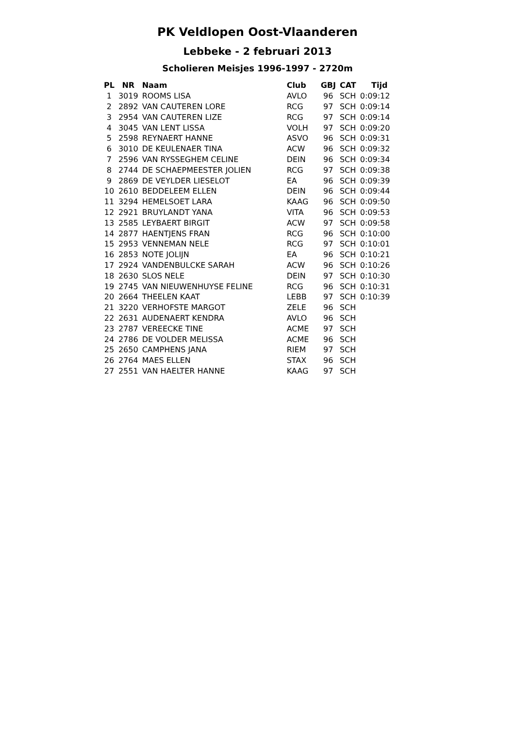PK Veldlopen Oost-Vlaanderen
Lebbeke - 2 februari 2013
Scholieren Meisjes 1996-1997 - 2720m
| PL | NR | Naam | Club | GBJ | CAT | Tijd |
| --- | --- | --- | --- | --- | --- | --- |
| 1 | 3019 | ROOMS LISA | AVLO | 96 | SCH | 0:09:12 |
| 2 | 2892 | VAN CAUTEREN LORE | RCG | 97 | SCH | 0:09:14 |
| 3 | 2954 | VAN CAUTEREN LIZE | RCG | 97 | SCH | 0:09:14 |
| 4 | 3045 | VAN LENT LISSA | VOLH | 97 | SCH | 0:09:20 |
| 5 | 2598 | REYNAERT HANNE | ASVO | 96 | SCH | 0:09:31 |
| 6 | 3010 | DE KEULENAER TINA | ACW | 96 | SCH | 0:09:32 |
| 7 | 2596 | VAN RYSSEGHEM CELINE | DEIN | 96 | SCH | 0:09:34 |
| 8 | 2744 | DE SCHAEPMEESTER JOLIEN | RCG | 97 | SCH | 0:09:38 |
| 9 | 2869 | DE VEYLDER LIESELOT | EA | 96 | SCH | 0:09:39 |
| 10 | 2610 | BEDDELEEM ELLEN | DEIN | 96 | SCH | 0:09:44 |
| 11 | 3294 | HEMELSOET LARA | KAAG | 96 | SCH | 0:09:50 |
| 12 | 2921 | BRUYLANDT YANA | VITA | 96 | SCH | 0:09:53 |
| 13 | 2585 | LEYBAERT BIRGIT | ACW | 97 | SCH | 0:09:58 |
| 14 | 2877 | HAENTJENS FRAN | RCG | 96 | SCH | 0:10:00 |
| 15 | 2953 | VENNEMAN NELE | RCG | 97 | SCH | 0:10:01 |
| 16 | 2853 | NOTE JOLIJN | EA | 96 | SCH | 0:10:21 |
| 17 | 2924 | VANDENBULCKE SARAH | ACW | 96 | SCH | 0:10:26 |
| 18 | 2630 | SLOS NELE | DEIN | 97 | SCH | 0:10:30 |
| 19 | 2745 | VAN NIEUWENHUYSE FELINE | RCG | 96 | SCH | 0:10:31 |
| 20 | 2664 | THEELEN KAAT | LEBB | 97 | SCH | 0:10:39 |
| 21 | 3220 | VERHOFSTE MARGOT | ZELE | 96 | SCH | |
| 22 | 2631 | AUDENAERT KENDRA | AVLO | 96 | SCH | |
| 23 | 2787 | VEREECKE TINE | ACME | 97 | SCH | |
| 24 | 2786 | DE VOLDER MELISSA | ACME | 96 | SCH | |
| 25 | 2650 | CAMPHENS JANA | RIEM | 97 | SCH | |
| 26 | 2764 | MAES ELLEN | STAX | 96 | SCH | |
| 27 | 2551 | VAN HAELTER HANNE | KAAG | 97 | SCH | |